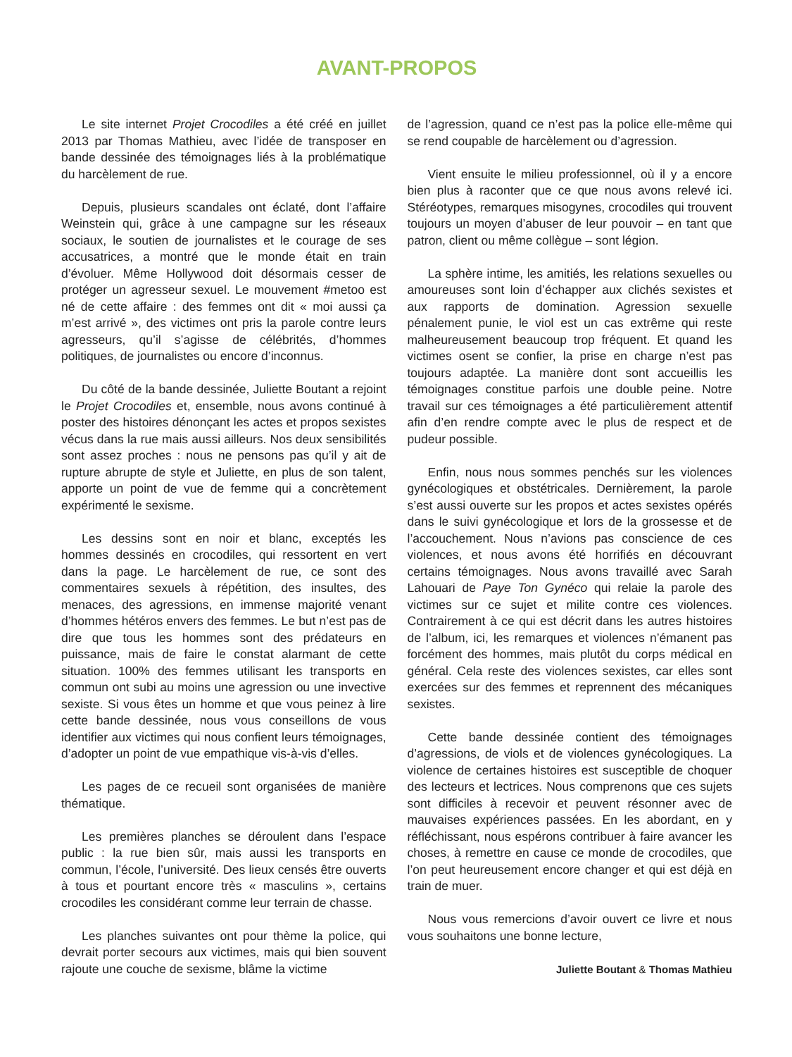AVANT-PROPOS
Le site internet Projet Crocodiles a été créé en juillet 2013 par Thomas Mathieu, avec l’idée de transposer en bande dessinée des témoignages liés à la problématique du harcèlement de rue.
Depuis, plusieurs scandales ont éclaté, dont l’affaire Weinstein qui, grâce à une campagne sur les réseaux sociaux, le soutien de journalistes et le courage de ses accusatrices, a montré que le monde était en train d’évoluer. Même Hollywood doit désormais cesser de protéger un agresseur sexuel. Le mouvement #metoo est né de cette affaire : des femmes ont dit « moi aussi ça m’est arrivé », des victimes ont pris la parole contre leurs agresseurs, qu’il s’agisse de célébrités, d’hommes politiques, de journalistes ou encore d’inconnus.
Du côté de la bande dessinée, Juliette Boutant a rejoint le Projet Crocodiles et, ensemble, nous avons continué à poster des histoires dénonçant les actes et propos sexistes vécus dans la rue mais aussi ailleurs. Nos deux sensibilités sont assez proches : nous ne pensons pas qu’il y ait de rupture abrupte de style et Juliette, en plus de son talent, apporte un point de vue de femme qui a concrètement expérimenté le sexisme.
Les dessins sont en noir et blanc, exceptés les hommes dessinés en crocodiles, qui ressortent en vert dans la page. Le harcèlement de rue, ce sont des commentaires sexuels à répétition, des insultes, des menaces, des agressions, en immense majorité venant d’hommes hétéros envers des femmes. Le but n’est pas de dire que tous les hommes sont des prédateurs en puissance, mais de faire le constat alarmant de cette situation. 100% des femmes utilisant les transports en commun ont subi au moins une agression ou une invective sexiste. Si vous êtes un homme et que vous peinez à lire cette bande dessinée, nous vous conseillons de vous identifier aux victimes qui nous confient leurs témoignages, d’adopter un point de vue empathique vis-à-vis d’elles.
Les pages de ce recueil sont organisées de manière thématique.
Les premières planches se déroulent dans l’espace public : la rue bien sûr, mais aussi les transports en commun, l’école, l’université. Des lieux censés être ouverts à tous et pourtant encore très « masculins », certains crocodiles les considérant comme leur terrain de chasse.
Les planches suivantes ont pour thème la police, qui devrait porter secours aux victimes, mais qui bien souvent rajoute une couche de sexisme, blâme la victime
de l’agression, quand ce n’est pas la police elle-même qui se rend coupable de harcèlement ou d’agression.
Vient ensuite le milieu professionnel, où il y a encore bien plus à raconter que ce que nous avons relevé ici. Stéréotypes, remarques misogynes, crocodiles qui trouvent toujours un moyen d’abuser de leur pouvoir – en tant que patron, client ou même collègue – sont légion.
La sphère intime, les amitiés, les relations sexuelles ou amoureuses sont loin d’échapper aux clichés sexistes et aux rapports de domination. Agression sexuelle pénalement punie, le viol est un cas extrême qui reste malheureusement beaucoup trop fréquent. Et quand les victimes osent se confier, la prise en charge n’est pas toujours adaptée. La manière dont sont accueillis les témoignages constitue parfois une double peine. Notre travail sur ces témoignages a été particulièrement attentif afin d’en rendre compte avec le plus de respect et de pudeur possible.
Enfin, nous nous sommes penchés sur les violences gynécologiques et obstétricales. Dernièrement, la parole s’est aussi ouverte sur les propos et actes sexistes opérés dans le suivi gynécologique et lors de la grossesse et de l’accouchement. Nous n’avions pas conscience de ces violences, et nous avons été horrifiés en découvrant certains témoignages. Nous avons travaillé avec Sarah Lahouari de Paye Ton Gynéco qui relaie la parole des victimes sur ce sujet et milite contre ces violences. Contrairement à ce qui est décrit dans les autres histoires de l’album, ici, les remarques et violences n’émanent pas forcément des hommes, mais plutôt du corps médical en général. Cela reste des violences sexistes, car elles sont exercées sur des femmes et reprennent des mécaniques sexistes.
Cette bande dessinée contient des témoignages d’agressions, de viols et de violences gynécologiques. La violence de certaines histoires est susceptible de choquer des lecteurs et lectrices. Nous comprenons que ces sujets sont difficiles à recevoir et peuvent résonner avec de mauvaises expériences passées. En les abordant, en y réfléchissant, nous espérons contribuer à faire avancer les choses, à remettre en cause ce monde de crocodiles, que l’on peut heureusement encore changer et qui est déjà en train de muer.
Nous vous remercions d’avoir ouvert ce livre et nous vous souhaitons une bonne lecture,
Juliette Boutant & Thomas Mathieu